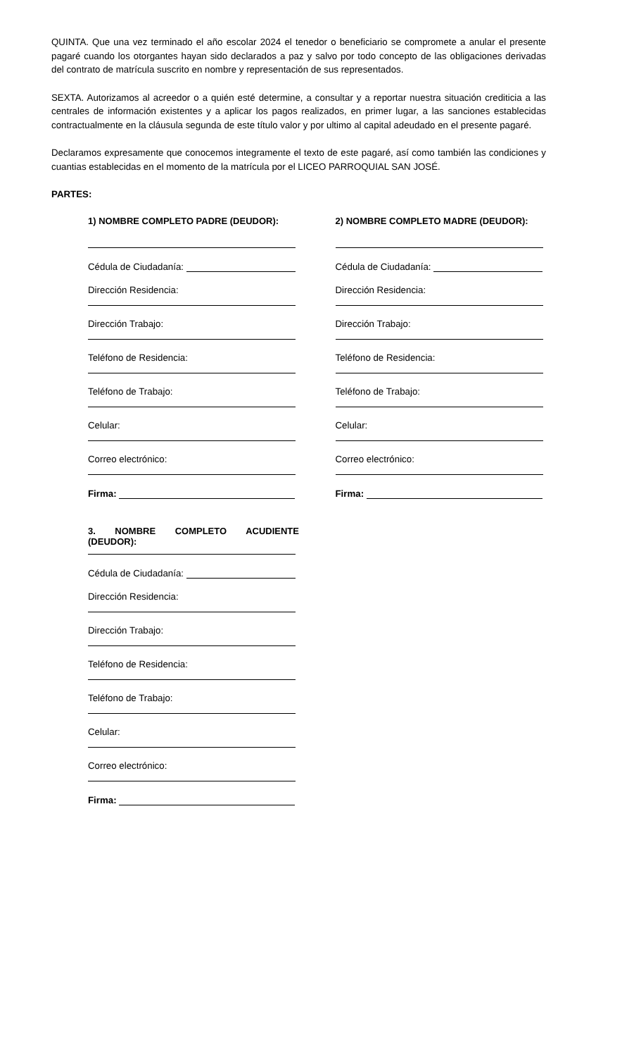QUINTA. Que una vez terminado el año escolar 2024 el tenedor o beneficiario se compromete a anular el presente pagaré cuando los otorgantes hayan sido declarados a paz y salvo por todo concepto de las obligaciones derivadas del contrato de matrícula suscrito en nombre y representación de sus representados.
SEXTA. Autorizamos al acreedor o a quién esté determine, a consultar y a reportar nuestra situación crediticia a las centrales de información existentes y a aplicar los pagos realizados, en primer lugar, a las sanciones establecidas contractualmente en la cláusula segunda de este título valor y por ultimo al capital adeudado en el presente pagaré.
Declaramos expresamente que conocemos integramente el texto de este pagaré, así como también las condiciones y cuantias establecidas en el momento de la matrícula por el LICEO PARROQUIAL SAN JOSÉ.
PARTES:
1) NOMBRE COMPLETO PADRE (DEUDOR):
Cédula de Ciudadanía:
Dirección Residencia:
Dirección Trabajo:
Teléfono de Residencia:
Teléfono de Trabajo:
Celular:
Correo electrónico:
Firma:
2) NOMBRE COMPLETO MADRE (DEUDOR):
Cédula de Ciudadanía:
Dirección Residencia:
Dirección Trabajo:
Teléfono de Residencia:
Teléfono de Trabajo:
Celular:
Correo electrónico:
Firma:
3. NOMBRE COMPLETO ACUDIENTE (DEUDOR):
Cédula de Ciudadanía:
Dirección Residencia:
Dirección Trabajo:
Teléfono de Residencia:
Teléfono de Trabajo:
Celular:
Correo electrónico:
Firma: